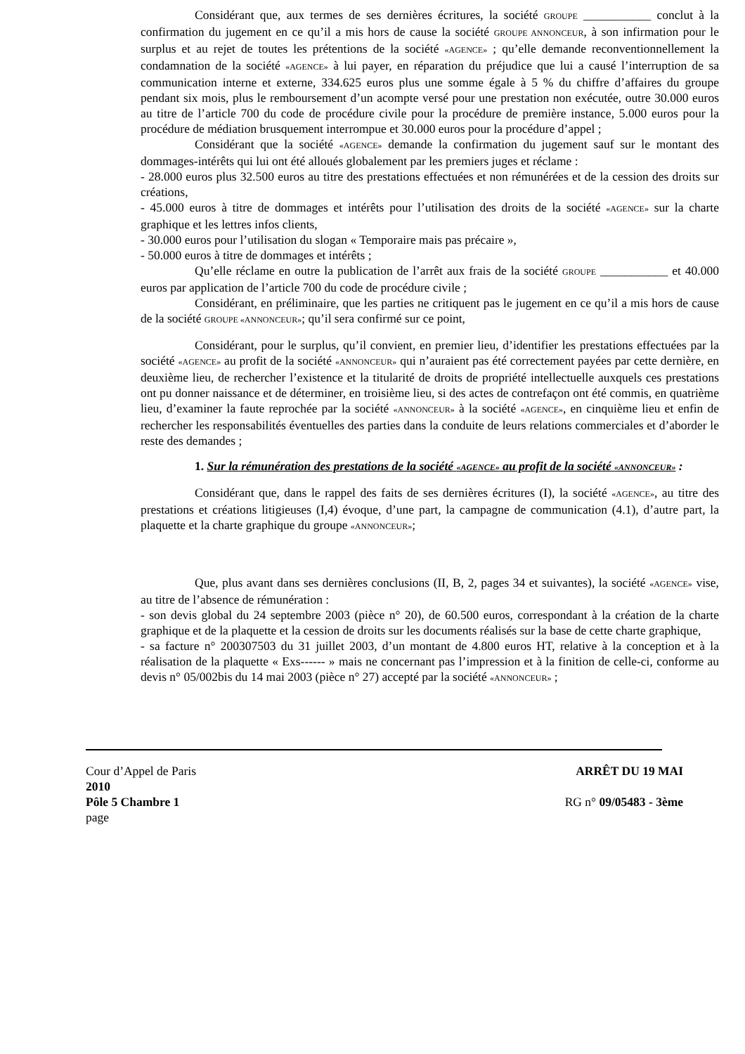Considérant que, aux termes de ses dernières écritures, la société GROUPE ___________ conclut à la confirmation du jugement en ce qu’il a mis hors de cause la société GROUPE ANNONCEUR, à son infirmation pour le surplus et au rejet de toutes les prétentions de la société «AGENCE» ; qu’elle demande reconventionnellement la condamnation de la société «AGENCE» à lui payer, en réparation du préjudice que lui a causé l’interruption de sa communication interne et externe, 334.625 euros plus une somme égale à 5 % du chiffre d’affaires du groupe pendant six mois, plus le remboursement d’un acompte versé pour une prestation non exécutée, outre 30.000 euros au titre de l’article 700 du code de procédure civile pour la procédure de première instance, 5.000 euros pour la procédure de médiation brusquement interrompue et 30.000 euros pour la procédure d’appel ;
Considérant que la société «AGENCE» demande la confirmation du jugement sauf sur le montant des dommages-intérêts qui lui ont été alloués globalement par les premiers juges et réclame :
- 28.000 euros plus 32.500 euros au titre des prestations effectuées et non rémunérées et de la cession des droits sur créations,
- 45.000 euros à titre de dommages et intérêts pour l’utilisation des droits de la société «AGENCE» sur la charte graphique et les lettres infos clients,
- 30.000 euros pour l’utilisation du slogan « Temporaire mais pas précaire »,
- 50.000 euros à titre de dommages et intérêts ;
Qu’elle réclame en outre la publication de l’arrêt aux frais de la société GROUPE ___________ et 40.000 euros par application de l’article 700 du code de procédure civile ;
Considérant, en préliminaire, que les parties ne critiquent pas le jugement en ce qu’il a mis hors de cause de la société GROUPE «ANNONCEUR»; qu’il sera confirmé sur ce point,
Considérant, pour le surplus, qu’il convient, en premier lieu, d’identifier les prestations effectuées par la société «AGENCE» au profit de la société «ANNONCEUR» qui n’auraient pas été correctement payées par cette dernière, en deuxième lieu, de rechercher l’existence et la titularité de droits de propriété intellectuelle auxquels ces prestations ont pu donner naissance et de déterminer, en troisième lieu, si des actes de contrefaçon ont été commis, en quatrième lieu, d’examiner la faute reprochée par la société «ANNONCEUR» à la société «AGENCE», en cinquième lieu et enfin de rechercher les responsabilités éventuelles des parties dans la conduite de leurs relations commerciales et d’aborder le reste des demandes ;
1. Sur la rémunération des prestations de la société «AGENCE» au profit de la société «ANNONCEUR» :
Considérant que, dans le rappel des faits de ses dernières écritures (I), la société «AGENCE», au titre des prestations et créations litigieuses (I,4) évoque, d’une part, la campagne de communication (4.1), d’autre part, la plaquette et la charte graphique du groupe «ANNONCEUR»;
Que, plus avant dans ses dernières conclusions (II, B, 2, pages 34 et suivantes), la société «AGENCE» vise, au titre de l’absence de rémunération :
- son devis global du 24 septembre 2003 (pièce n° 20), de 60.500 euros, correspondant à la création de la charte graphique et de la plaquette et la cession de droits sur les documents réalisés sur la base de cette charte graphique,
- sa facture n° 200307503 du 31 juillet 2003, d’un montant de 4.800 euros HT, relative à la conception et à la réalisation de la plaquette « Exs------ » mais ne concernant pas l’impression et à la finition de celle-ci, conforme au devis n° 05/002bis du 14 mai 2003 (pièce n° 27) accepté par la société «ANNONCEUR» ;
Cour d’Appel de Paris ARRÊT DU 19 MAI
2010
Pôle 5 Chambre 1 RG n° 09/05483 - 3ème
page